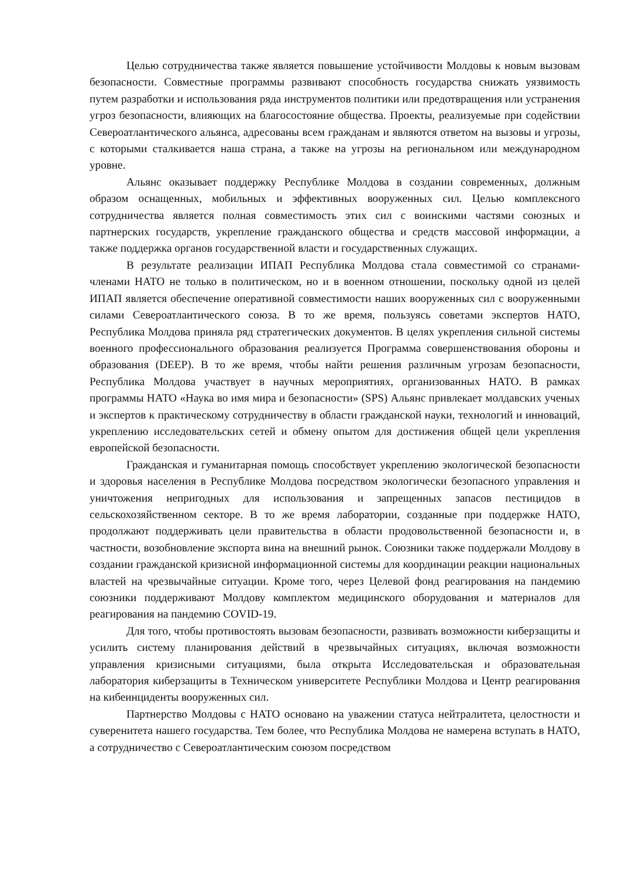Целью сотрудничества также является повышение устойчивости Молдовы к новым вызовам безопасности. Совместные программы развивают способность государства снижать уязвимость путем разработки и использования ряда инструментов политики или предотвращения или устранения угроз безопасности, влияющих на благосостояние общества. Проекты, реализуемые при содействии Североатлантического альянса, адресованы всем гражданам и являются ответом на вызовы и угрозы, с которыми сталкивается наша страна, а также на угрозы на региональном или международном уровне.
Альянс оказывает поддержку Республике Молдова в создании современных, должным образом оснащенных, мобильных и эффективных вооруженных сил. Целью комплексного сотрудничества является полная совместимость этих сил с воинскими частями союзных и партнерских государств, укрепление гражданского общества и средств массовой информации, а также поддержка органов государственной власти и государственных служащих.
В результате реализации ИПАП Республика Молдова стала совместимой со странами-членами НАТО не только в политическом, но и в военном отношении, поскольку одной из целей ИПАП является обеспечение оперативной совместимости наших вооруженных сил с вооруженными силами Североатлантического союза. В то же время, пользуясь советами экспертов НАТО, Республика Молдова приняла ряд стратегических документов. В целях укрепления сильной системы военного профессионального образования реализуется Программа совершенствования обороны и образования (DEEP). В то же время, чтобы найти решения различным угрозам безопасности, Республика Молдова участвует в научных мероприятиях, организованных НАТО. В рамках программы НАТО «Наука во имя мира и безопасности» (SPS) Альянс привлекает молдавских ученых и экспертов к практическому сотрудничеству в области гражданской науки, технологий и инноваций, укреплению исследовательских сетей и обмену опытом для достижения общей цели укрепления европейской безопасности.
Гражданская и гуманитарная помощь способствует укреплению экологической безопасности и здоровья населения в Республике Молдова посредством экологически безопасного управления и уничтожения непригодных для использования и запрещенных запасов пестицидов в сельскохозяйственном секторе. В то же время лаборатории, созданные при поддержке НАТО, продолжают поддерживать цели правительства в области продовольственной безопасности и, в частности, возобновление экспорта вина на внешний рынок. Союзники также поддержали Молдову в создании гражданской кризисной информационной системы для координации реакции национальных властей на чрезвычайные ситуации. Кроме того, через Целевой фонд реагирования на пандемию союзники поддерживают Молдову комплектом медицинского оборудования и материалов для реагирования на пандемию COVID-19.
Для того, чтобы противостоять вызовам безопасности, развивать возможности киберзащиты и усилить систему планирования действий в чрезвычайных ситуациях, включая возможности управления кризисными ситуациями, была открыта Исследовательская и образовательная лаборатория киберзащиты в Техническом университете Республики Молдова и Центр реагирования на кибеинциденты вооруженных сил.
Партнерство Молдовы с НАТО основано на уважении статуса нейтралитета, целостности и суверенитета нашего государства. Тем более, что Республика Молдова не намерена вступать в НАТО, а сотрудничество с Североатлантическим союзом посредством